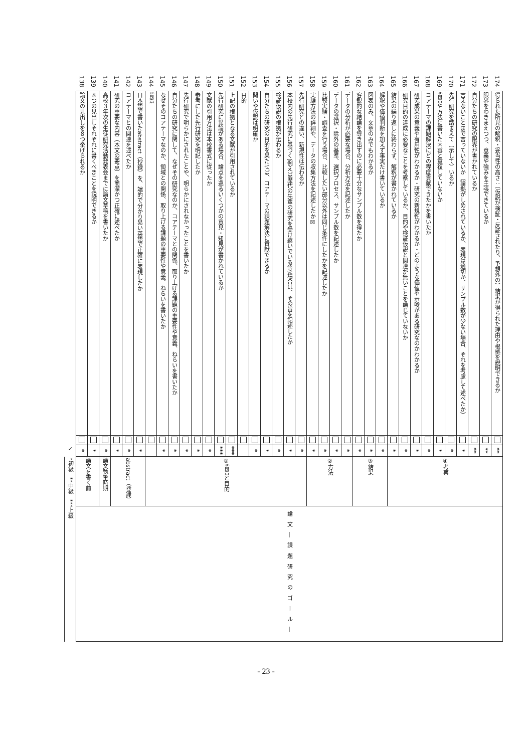| *初級 **中級 ***上級 | | ✓ | | | |
| 論文―課題研究のゴール― | 論文を書く前 | * | | 論文の見出しを８つ挙げられるか | 138 |
| | | * | | ８つの見出しそれぞれに書くべきことを説明できるか | 139 |
| | 論文執筆時期 | * | | 高校３年次の生徒研究活動発表会までに論文草稿を書いたか | 140 |
| | abstract（抄録） | * | | 研究の重要な内容（本文の要点）を簡潔かつ正確に述べたか | 141 |
| | | * | | コアテーマとの関連を述べたか | 142 |
| | | * | | 日本語で書いたabstract（抄録）を、端的で分かり易い英語で正確に表現したか | 143 |
| | ①背景と目的 | | | 背景 | 144 |
| | | * | | なぜそのコアテーマなのか、領域との関係、取り上げる課題の重要性や意義、ねらいを書いたか | 145 |
| | | * | | 自分たちの研究に関して、なぜその研究なのか、コアテーマとの関係、取り上げる課題の重要性や意義、ねらいを書いたか | 146 |
| | | * | | 先行研究で明らかにされたことや、明らかにされなかったことを書いたか | 147 |
| | | * | | 参考にした先行研究を明記したか | 148 |
| | | * | | 文献の引用方法は本校書式に従ったか | 149 |
| | | *** | | 先行研究に異論がある場合、論点を巡るいくつかの意見・知見が書かれているか | 150 |
| | | *** | | 上記の根拠となる文献が引用されているか | 151 |
| | | | | 目的 | 152 |
| | | * | | 問いや仮説は明確か | 153 |
| | | * | | 自分たちの研究の目的を果たせば、コアテーマの課題解決に貢献できるか | 154 |
| | | * | | 検証仮説の根拠が伝わるか | 155 |
| | | * | | 本校内の先行研究に基づく(例えば歴代の先輩の研究を受け継いでいる等)場合は、その旨を記述したか | 156 |
| | | * | | 先行研究との違い、新規性は伝わるか | 157 |
| | ②方法 | * | | 実験方法の詳細や、データの収集方法を記述したか☒ | 158 |
| | | * | | 比較実験・調査を行う場合、比較したい部分以外は同じ条件にしたかを記述したか | 159 |
| | | * | | データの選択・除外の基準、選択プロセス、サンプル数を記述したか | 160 |
| | | * | | データの分析が必要な場合、分析方法を記述したか | 161 |
| | ③結果 | * | | 客観的な結論を導き出すのに必要十分なサンプル数を得たか | 162 |
| | | * | | 図表のみ、文章のみでもわかるか | 163 |
| | | * | | 解釈や価値判断を加えず事実だけ書いているか | 164 |
| | ④考察 | * | | 結果の繰り返しに終わらず、解釈が書かれているか | 165 |
| | | * | | 研究目的の達成に必要なことを考察しているか、目的や検証仮説と関連が無いことを論じていないか | 166 |
| | | * | | 研究成果の意義や有用性がわかるか・研究の新規性がわかるか・どのような価値や示唆がある研究なのかわかるか | 167 |
| | | * | | コアテーマの課題解決にどの程度貢献できたかを書いたか | 168 |
| | | * | | 背景や方法に書いた内容と重複していないか | 169 |
| | | * | | 先行研究を踏まえて（示して）いるか | 170 |
| | | * | | 言えないことまで言っていないか（論拠がしめされているか、表現は適切か、サンプル数が少ない場合、それを考慮して述べたか） | 171 |
| | | ** | | 自分たちの研究の限界が書かれているか | 172 |
| | | ** | | 限界をわきまえつつ、意義や強みを主張できているか | 173 |
| | | ** | | 得られた所見の解釈・妥当性の高さ：（仮説が検証・反証されたり、予想外の）結果が得られた理由や根拠を説明できるか | 174 |
- 23 -